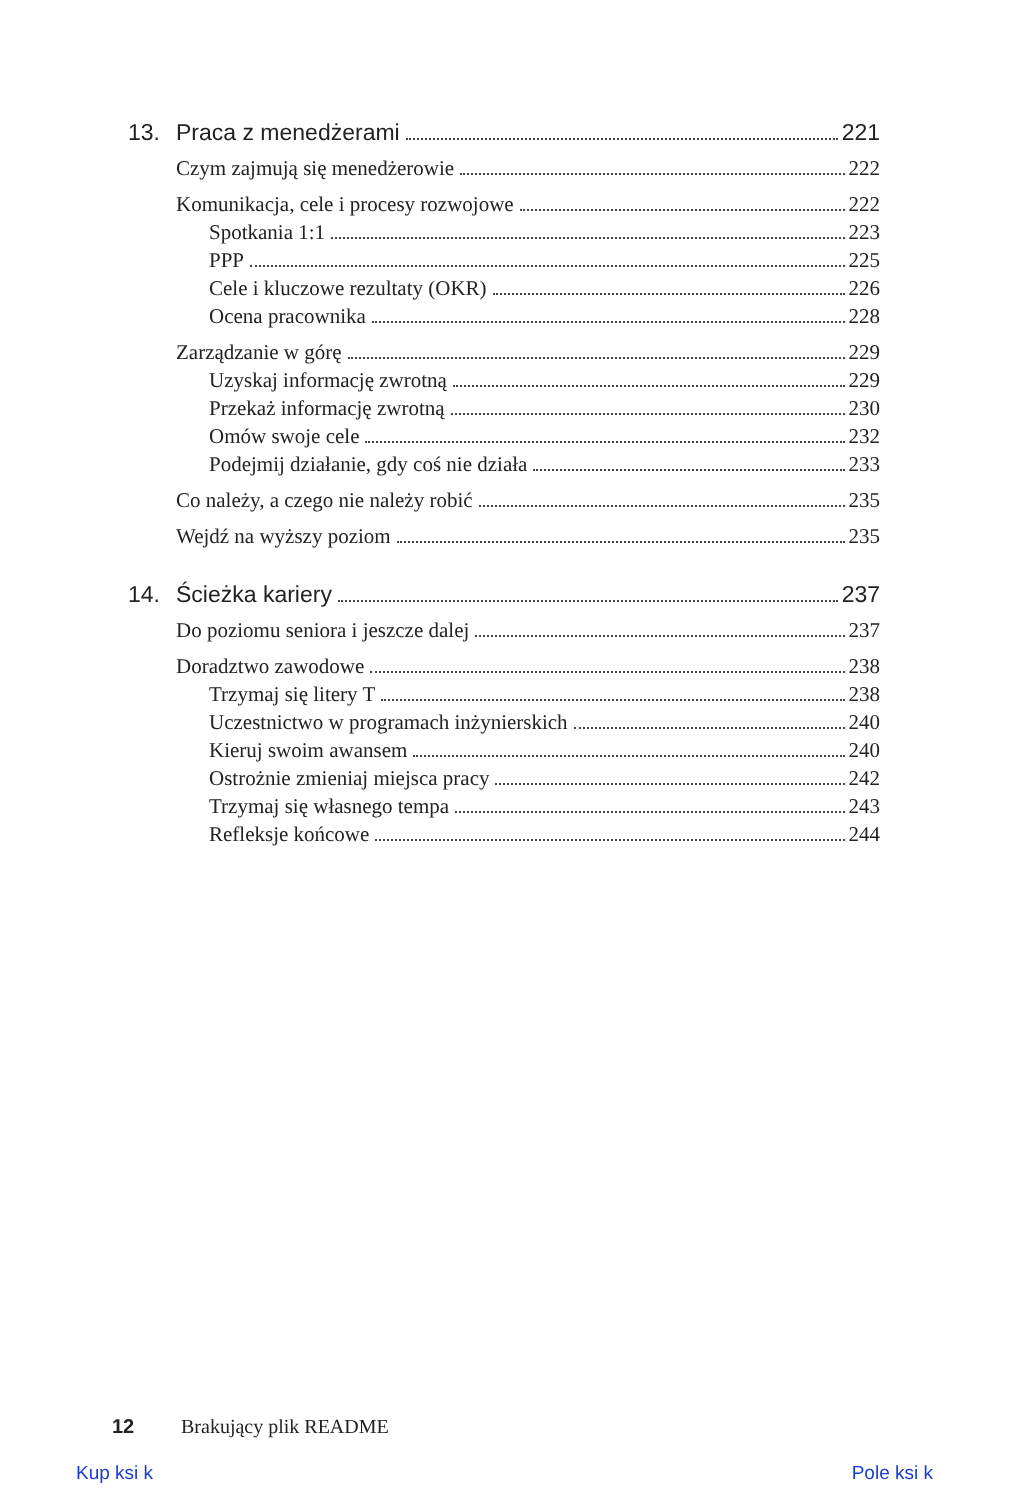13. Praca z menedżerami 221
Czym zajmują się menedżerowie 222
Komunikacja, cele i procesy rozwojowe 222
Spotkania 1:1 223
PPP 225
Cele i kluczowe rezultaty (OKR) 226
Ocena pracownika 228
Zarządzanie w górę 229
Uzyskaj informację zwrotną 229
Przekaż informację zwrotną 230
Omów swoje cele 232
Podejmij działanie, gdy coś nie działa 233
Co należy, a czego nie należy robić 235
Wejdź na wyższy poziom 235
14. Ścieżka kariery 237
Do poziomu seniora i jeszcze dalej 237
Doradztwo zawodowe 238
Trzymaj się litery T 238
Uczestnictwo w programach inżynierskich 240
Kieruj swoim awansem 240
Ostrożnie zmieniaj miejsca pracy 242
Trzymaj się własnego tempa 243
Refleksje końcowe 244
12 Brakujący plik README
Kup ksi k Pole ksi k